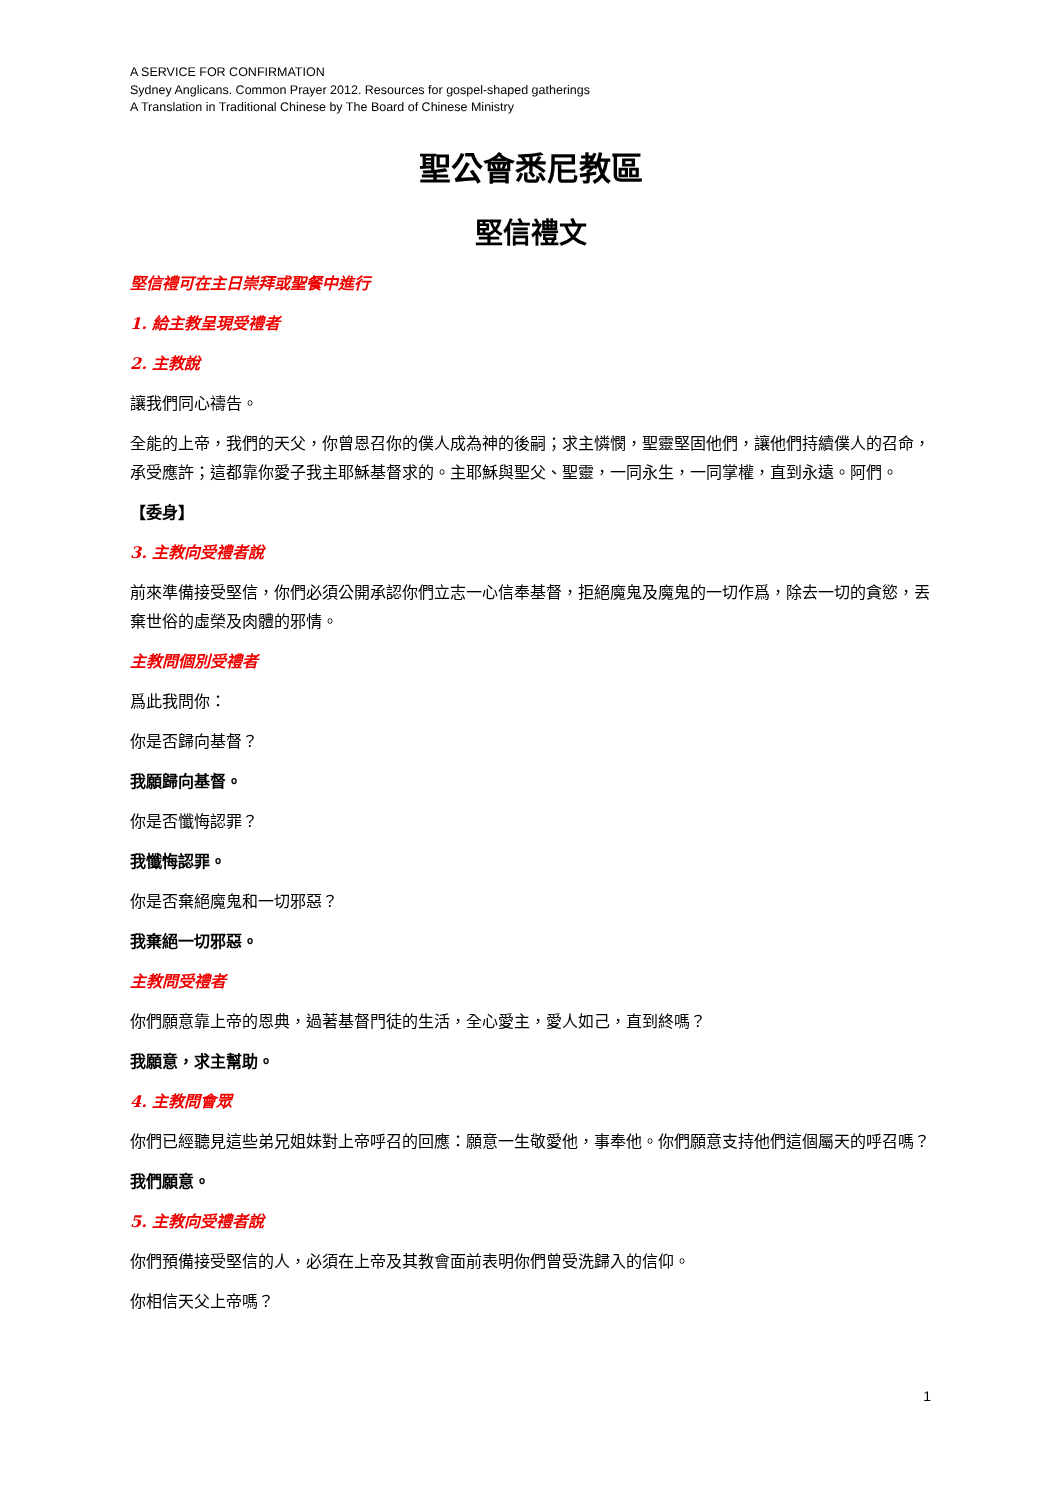A SERVICE FOR CONFIRMATION
Sydney Anglicans. Common Prayer 2012. Resources for gospel-shaped gatherings
A Translation in Traditional Chinese by The Board of Chinese Ministry
聖公會悉尼教區
堅信禮文
堅信禮可在主日崇拜或聖餐中進行
1. 給主教呈現受禮者
2. 主教說
讓我們同心禱告。
全能的上帝，我們的天父，你曾恩召你的僕人成為神的後嗣；求主憐憫，聖靈堅固他們，讓他們持續僕人的召命，承受應許；這都靠你愛子我主耶穌基督求的。主耶穌與聖父、聖靈，一同永生，一同掌權，直到永遠。阿們。
【委身】
3. 主教向受禮者說
前來準備接受堅信，你們必須公開承認你們立志一心信奉基督，拒絕魔鬼及魔鬼的一切作爲，除去一切的貪慾，丟棄世俗的虛榮及肉體的邪情。
主教問個別受禮者
爲此我問你：
你是否歸向基督？
我願歸向基督。
你是否懺悔認罪？
我懺悔認罪。
你是否棄絕魔鬼和一切邪惡？
我棄絕一切邪惡。
主教問受禮者
你們願意靠上帝的恩典，過著基督門徒的生活，全心愛主，愛人如己，直到終嗎？
我願意，求主幫助。
4. 主教問會眾
你們已經聽見這些弟兄姐妹對上帝呼召的回應：願意一生敬愛他，事奉他。你們願意支持他們這個屬天的呼召嗎？
我們願意。
5. 主教向受禮者說
你們預備接受堅信的人，必須在上帝及其教會面前表明你們曾受洗歸入的信仰。
你相信天父上帝嗎？
1